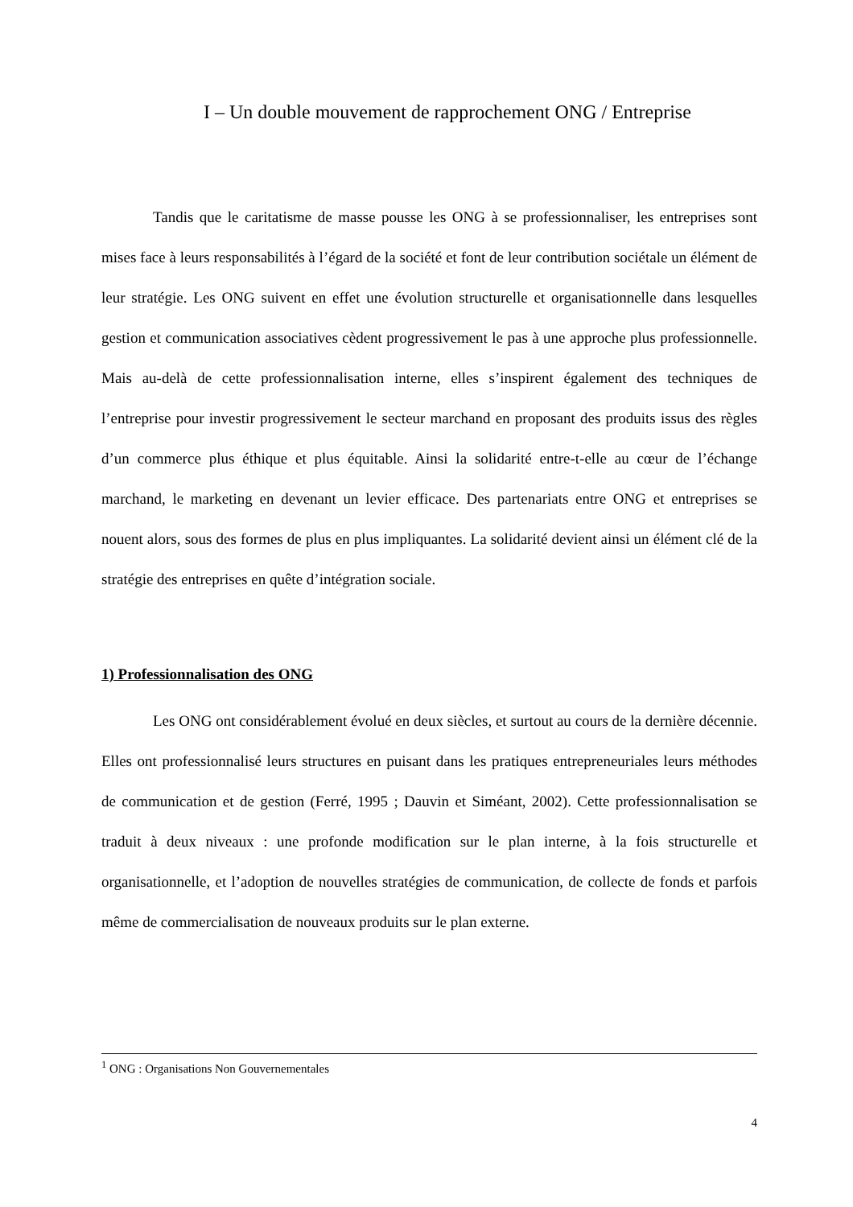I – Un double mouvement de rapprochement ONG / Entreprise
Tandis que le caritatisme de masse pousse les ONG à se professionnaliser, les entreprises sont mises face à leurs responsabilités à l’égard de la société et font de leur contribution sociétale un élément de leur stratégie. Les ONG suivent en effet une évolution structurelle et organisationnelle dans lesquelles gestion et communication associatives cèdent progressivement le pas à une approche plus professionnelle. Mais au-delà de cette professionnalisation interne, elles s’inspirent également des techniques de l’entreprise pour investir progressivement le secteur marchand en proposant des produits issus des règles d’un commerce plus éthique et plus équitable. Ainsi la solidarité entre-t-elle au cœur de l’échange marchand, le marketing en devenant un levier efficace. Des partenariats entre ONG et entreprises se nouent alors, sous des formes de plus en plus impliquantes. La solidarité devient ainsi un élément clé de la stratégie des entreprises en quête d’intégration sociale.
1) Professionnalisation des ONG
Les ONG ont considérablement évolué en deux siècles, et surtout au cours de la dernière décennie. Elles ont professionnalisé leurs structures en puisant dans les pratiques entrepreneuriales leurs méthodes de communication et de gestion (Ferré, 1995 ; Dauvin et Siméant, 2002). Cette professionnalisation se traduit à deux niveaux : une profonde modification sur le plan interne, à la fois structurelle et organisationnelle, et l’adoption de nouvelles stratégies de communication, de collecte de fonds et parfois même de commercialisation de nouveaux produits sur le plan externe.
<sup>1</sup> ONG : Organisations Non Gouvernementales
4